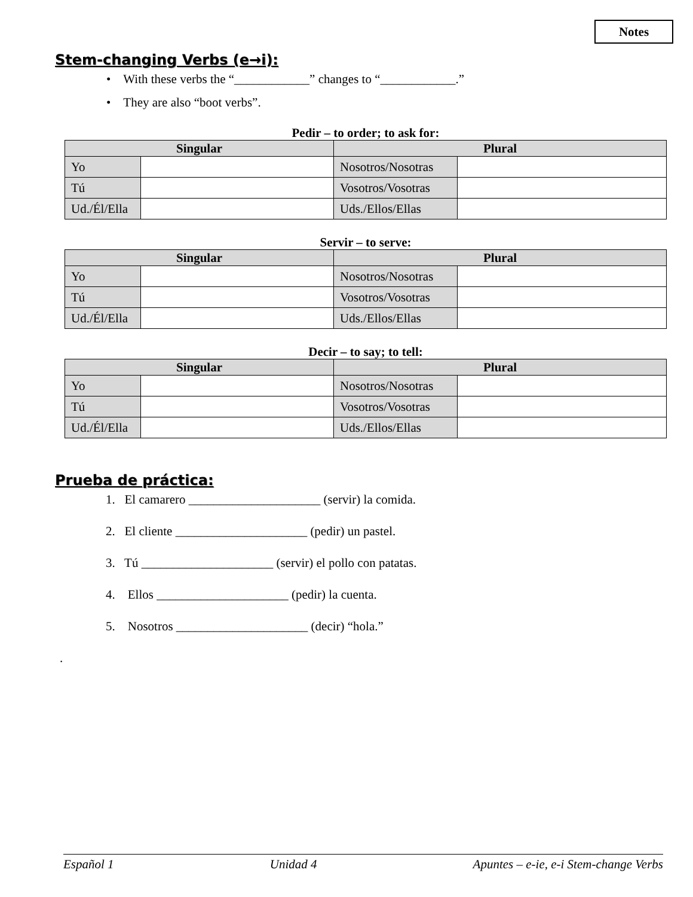Notes
Stem-changing Verbs (e→i):
• With these verbs the “____________” changes to “____________.”
• They are also “boot verbs”.
Pedir – to order; to ask for:
| Singular | | Plural | |
| --- | --- | --- | --- |
| Yo | | Nosotros/Nosotras | |
| Tú | | Vosotros/Vosotras | |
| Ud./Él/Ella | | Uds./Ellos/Ellas | |
Servir – to serve:
| Singular | | Plural | |
| --- | --- | --- | --- |
| Yo | | Nosotros/Nosotras | |
| Tú | | Vosotros/Vosotras | |
| Ud./Él/Ella | | Uds./Ellos/Ellas | |
Decir – to say; to tell:
| Singular | | Plural | |
| --- | --- | --- | --- |
| Yo | | Nosotros/Nosotras | |
| Tú | | Vosotros/Vosotras | |
| Ud./Él/Ella | | Uds./Ellos/Ellas | |
Prueba de práctica:
1. El camarero _____________________ (servir) la comida.
2. El cliente _____________________ (pedir) un pastel.
3. Tú _____________________ (servir) el pollo con patatas.
4. Ellos _____________________ (pedir) la cuenta.
5. Nosotros _____________________ (decir) “hola.”
.
Español 1 Unidad 4 Apuntes – e-ie, e-i Stem-change Verbs